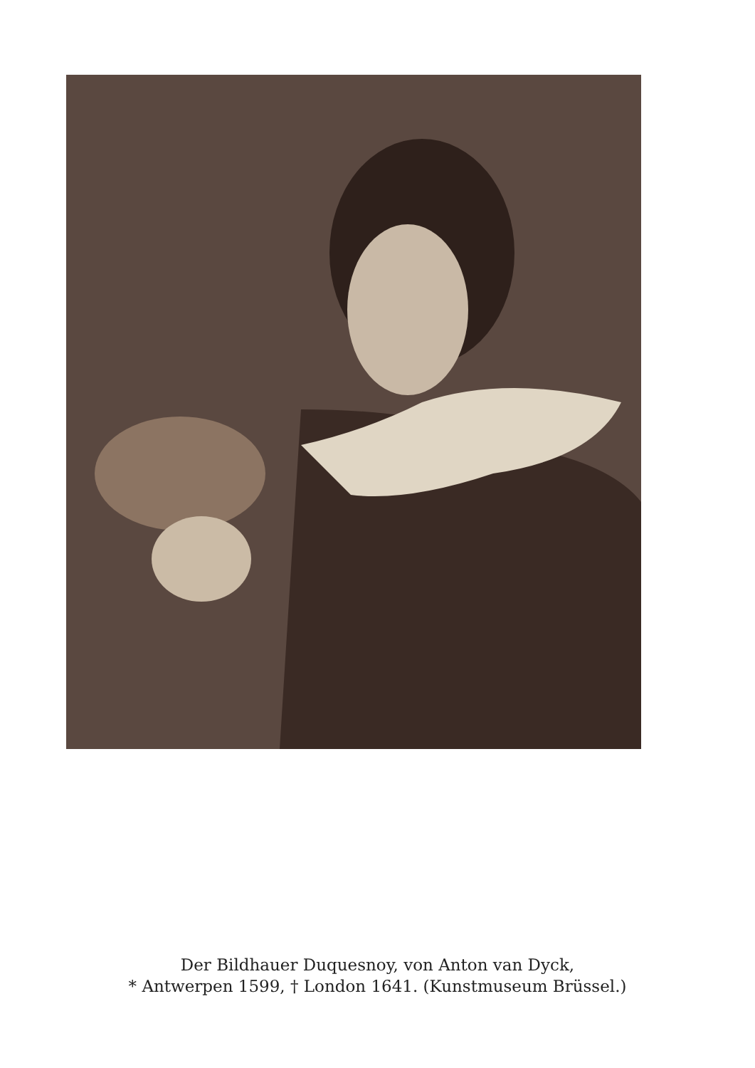Der Bildhauer Duquesnoy, von Anton van Dyck,
* Antwerpen 1599, † London 1641. (Kunstmuseum Brüssel.)